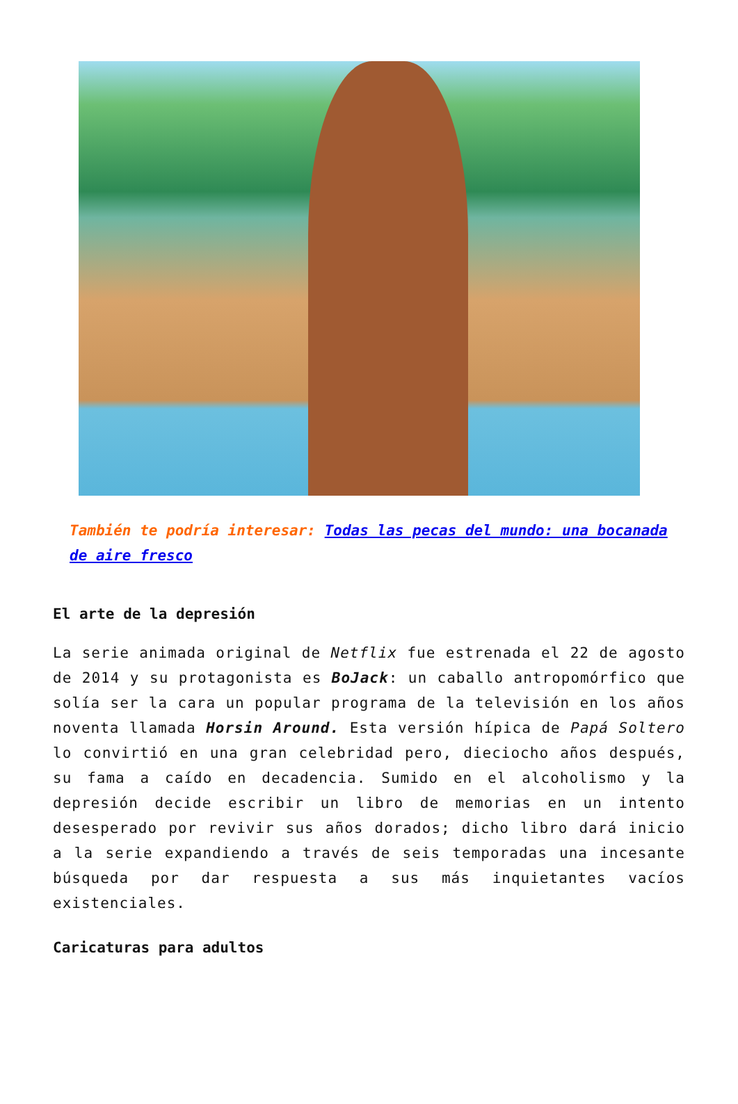También te podría interesar: Todas las pecas del mundo: una bocanada de aire fresco
El arte de la depresión
La serie animada original de Netflix fue estrenada el 22 de agosto de 2014 y su protagonista es BoJack: un caballo antropomórfico que solía ser la cara un popular programa de la televisión en los años noventa llamada Horsin Around. Esta versión hípica de Papá Soltero lo convirtió en una gran celebridad pero, dieciocho años después, su fama a caído en decadencia. Sumido en el alcoholismo y la depresión decide escribir un libro de memorias en un intento desesperado por revivir sus años dorados; dicho libro dará inicio a la serie expandiendo a través de seis temporadas una incesante búsqueda por dar respuesta a sus más inquietantes vacíos existenciales.
Caricaturas para adultos